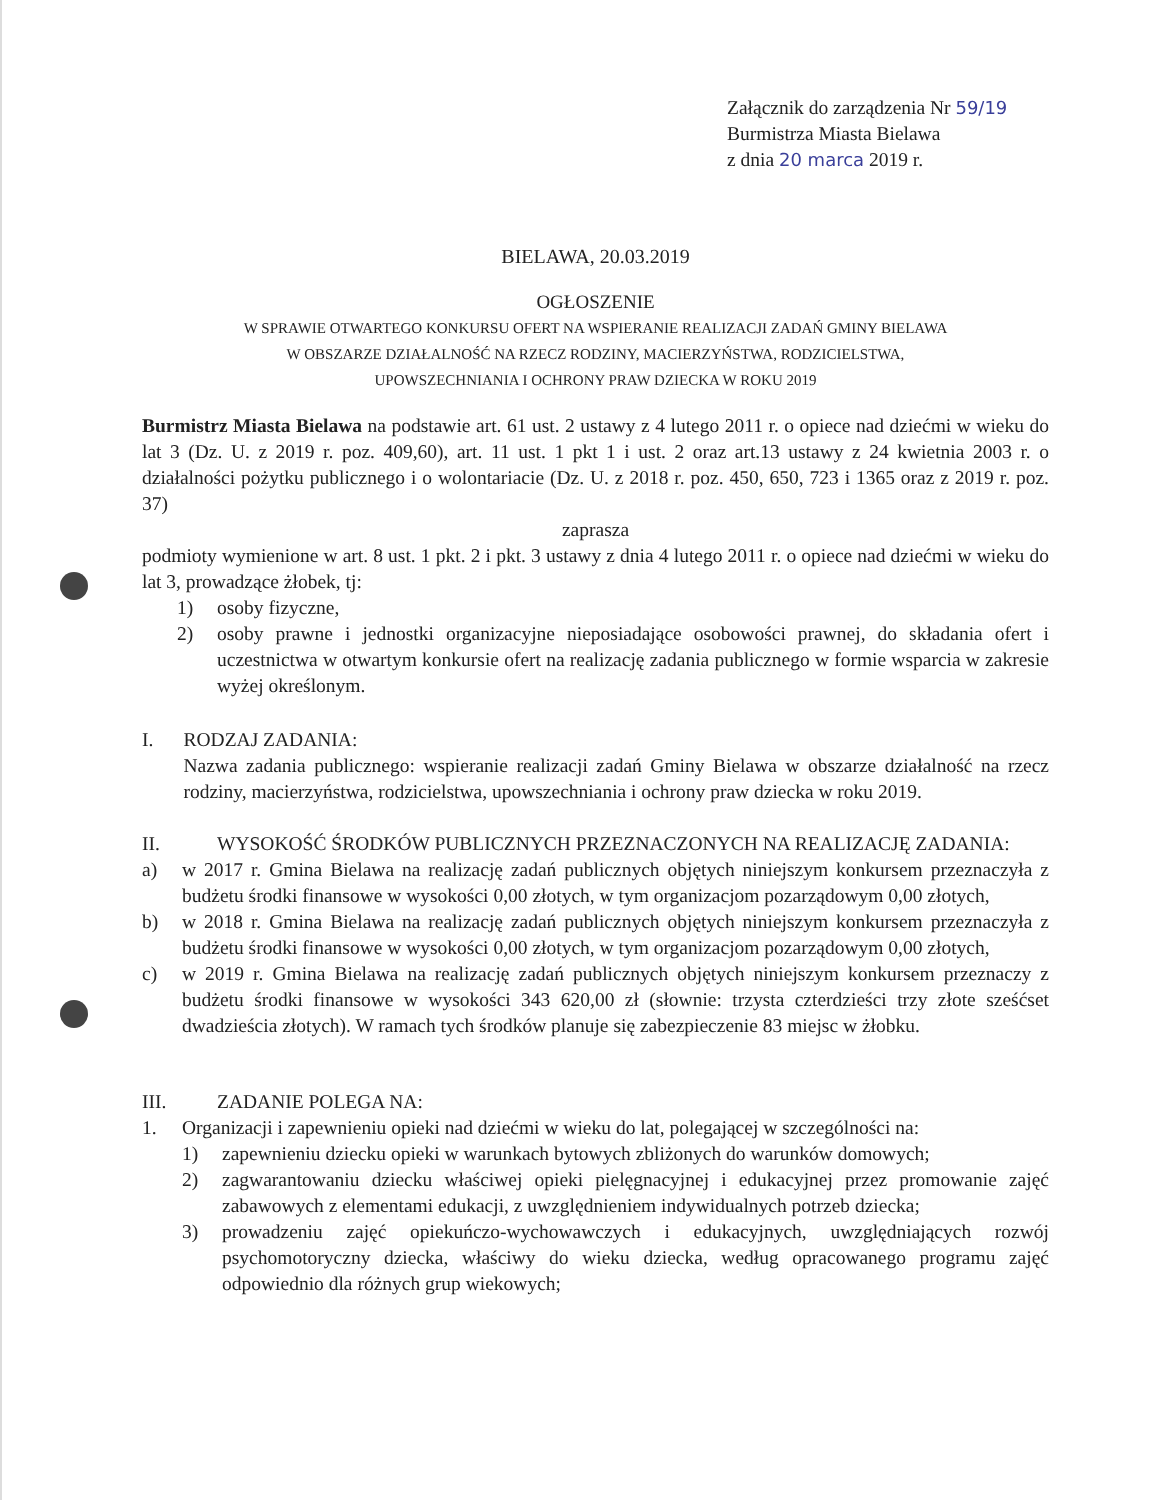Załącznik do zarządzenia Nr 59/19
Burmistrza Miasta Bielawa
z dnia 20 marca 2019 r.
BIELAWA, 20.03.2019
OGŁOSZENIE
W SPRAWIE OTWARTEGO KONKURSU OFERT NA WSPIERANIE REALIZACJI ZADAŃ GMINY BIELAWA
W OBSZARZE DZIAŁALNOŚĆ NA RZECZ RODZINY, MACIERZYŃSTWA, RODZICIELSTWA,
UPOWSZECHNIANIA I OCHRONY PRAW DZIECKA W ROKU 2019
Burmistrz Miasta Bielawa na podstawie art. 61 ust. 2 ustawy z 4 lutego 2011 r. o opiece nad dziećmi w wieku do lat 3 (Dz. U. z 2019 r. poz. 409,60), art. 11 ust. 1 pkt 1 i ust. 2 oraz art.13 ustawy z 24 kwietnia 2003 r. o działalności pożytku publicznego i o wolontariacie (Dz. U. z 2018 r. poz. 450, 650, 723 i 1365 oraz z 2019 r. poz. 37)
zaprasza
podmioty wymienione w art. 8 ust. 1 pkt. 2 i pkt. 3 ustawy z dnia 4 lutego 2011 r. o opiece nad dziećmi w wieku do lat 3, prowadzące żłobek, tj:
1) osoby fizyczne,
2) osoby prawne i jednostki organizacyjne nieposiadające osobowości prawnej, do składania ofert i uczestnictwa w otwartym konkursie ofert na realizację zadania publicznego w formie wsparcia w zakresie wyżej określonym.
I. RODZAJ ZADANIA:
Nazwa zadania publicznego: wspieranie realizacji zadań Gminy Bielawa w obszarze działalność na rzecz rodziny, macierzyństwa, rodzicielstwa, upowszechniania i ochrony praw dziecka w roku 2019.
II. WYSOKOŚĆ ŚRODKÓW PUBLICZNYCH PRZEZNACZONYCH NA REALIZACJĘ ZADANIA:
a) w 2017 r. Gmina Bielawa na realizację zadań publicznych objętych niniejszym konkursem przeznaczyła z budżetu środki finansowe w wysokości 0,00 złotych, w tym organizacjom pozarządowym 0,00 złotych,
b) w 2018 r. Gmina Bielawa na realizację zadań publicznych objętych niniejszym konkursem przeznaczyła z budżetu środki finansowe w wysokości 0,00 złotych, w tym organizacjom pozarządowym 0,00 złotych,
c) w 2019 r. Gmina Bielawa na realizację zadań publicznych objętych niniejszym konkursem przeznaczy z budżetu środki finansowe w wysokości 343 620,00 zł (słownie: trzysta czterdzieści trzy złote sześćset dwadzieścia złotych). W ramach tych środków planuje się zabezpieczenie 83 miejsc w żłobku.
III. ZADANIE POLEGA NA:
1. Organizacji i zapewnieniu opieki nad dziećmi w wieku do lat, polegającej w szczególności na:
1) zapewnieniu dziecku opieki w warunkach bytowych zbliżonych do warunków domowych;
2) zagwarantowaniu dziecku właściwej opieki pielęgnacyjnej i edukacyjnej przez promowanie zajęć zabawowych z elementami edukacji, z uwzględnieniem indywidualnych potrzeb dziecka;
3) prowadzeniu zajęć opiekuńczo-wychowawczych i edukacyjnych, uwzględniających rozwój psychomotoryczny dziecka, właściwy do wieku dziecka, według opracowanego programu zajęć odpowiednio dla różnych grup wiekowych;